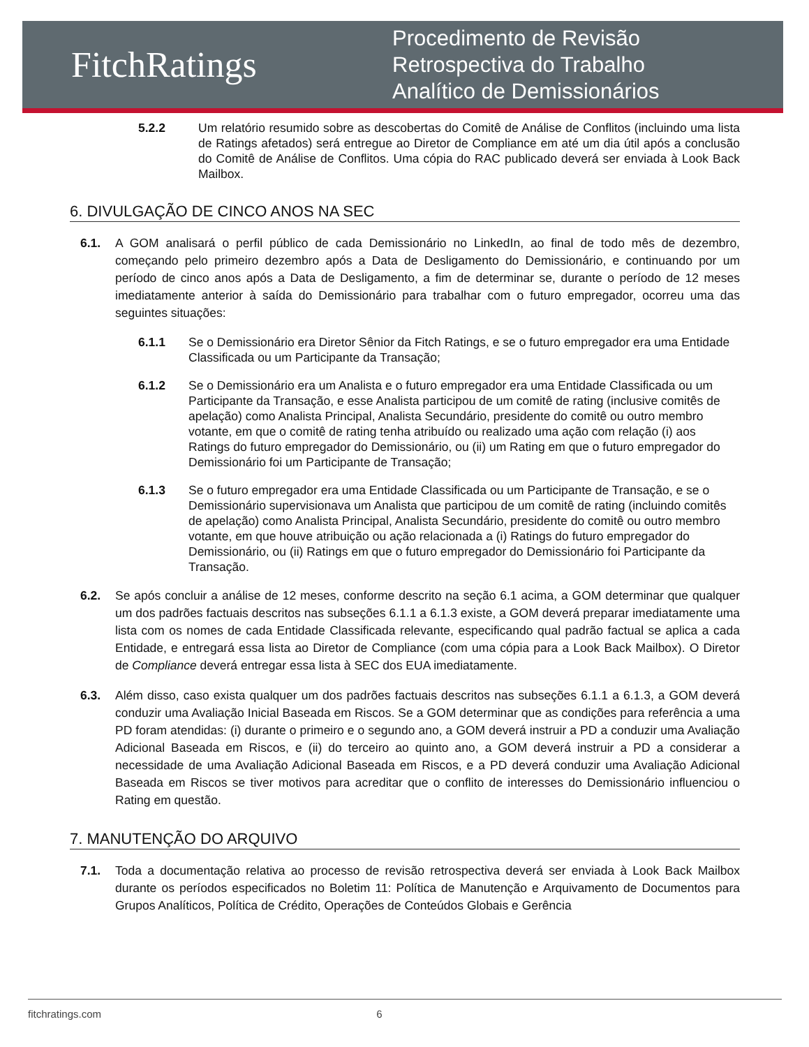FitchRatings
Procedimento de Revisão
Retrospectiva do Trabalho
Analítico de Demissionários
5.2.2 Um relatório resumido sobre as descobertas do Comitê de Análise de Conflitos (incluindo uma lista de Ratings afetados) será entregue ao Diretor de Compliance em até um dia útil após a conclusão do Comitê de Análise de Conflitos. Uma cópia do RAC publicado deverá ser enviada à Look Back Mailbox.
6. DIVULGAÇÃO DE CINCO ANOS NA SEC
6.1. A GOM analisará o perfil público de cada Demissionário no LinkedIn, ao final de todo mês de dezembro, começando pelo primeiro dezembro após a Data de Desligamento do Demissionário, e continuando por um período de cinco anos após a Data de Desligamento, a fim de determinar se, durante o período de 12 meses imediatamente anterior à saída do Demissionário para trabalhar com o futuro empregador, ocorreu uma das seguintes situações:
6.1.1 Se o Demissionário era Diretor Sênior da Fitch Ratings, e se o futuro empregador era uma Entidade Classificada ou um Participante da Transação;
6.1.2 Se o Demissionário era um Analista e o futuro empregador era uma Entidade Classificada ou um Participante da Transação, e esse Analista participou de um comitê de rating (inclusive comitês de apelação) como Analista Principal, Analista Secundário, presidente do comitê ou outro membro votante, em que o comitê de rating tenha atribuído ou realizado uma ação com relação (i) aos Ratings do futuro empregador do Demissionário, ou (ii) um Rating em que o futuro empregador do Demissionário foi um Participante de Transação;
6.1.3 Se o futuro empregador era uma Entidade Classificada ou um Participante de Transação, e se o Demissionário supervisionava um Analista que participou de um comitê de rating (incluindo comitês de apelação) como Analista Principal, Analista Secundário, presidente do comitê ou outro membro votante, em que houve atribuição ou ação relacionada a (i) Ratings do futuro empregador do Demissionário, ou (ii) Ratings em que o futuro empregador do Demissionário foi Participante da Transação.
6.2. Se após concluir a análise de 12 meses, conforme descrito na seção 6.1 acima, a GOM determinar que qualquer um dos padrões factuais descritos nas subseções 6.1.1 a 6.1.3 existe, a GOM deverá preparar imediatamente uma lista com os nomes de cada Entidade Classificada relevante, especificando qual padrão factual se aplica a cada Entidade, e entregará essa lista ao Diretor de Compliance (com uma cópia para a Look Back Mailbox). O Diretor de Compliance deverá entregar essa lista à SEC dos EUA imediatamente.
6.3. Além disso, caso exista qualquer um dos padrões factuais descritos nas subseções 6.1.1 a 6.1.3, a GOM deverá conduzir uma Avaliação Inicial Baseada em Riscos. Se a GOM determinar que as condições para referência a uma PD foram atendidas: (i) durante o primeiro e o segundo ano, a GOM deverá instruir a PD a conduzir uma Avaliação Adicional Baseada em Riscos, e (ii) do terceiro ao quinto ano, a GOM deverá instruir a PD a considerar a necessidade de uma Avaliação Adicional Baseada em Riscos, e a PD deverá conduzir uma Avaliação Adicional Baseada em Riscos se tiver motivos para acreditar que o conflito de interesses do Demissionário influenciou o Rating em questão.
7. MANUTENÇÃO DO ARQUIVO
7.1. Toda a documentação relativa ao processo de revisão retrospectiva deverá ser enviada à Look Back Mailbox durante os períodos especificados no Boletim 11: Política de Manutenção e Arquivamento de Documentos para Grupos Analíticos, Política de Crédito, Operações de Conteúdos Globais e Gerência
fitchratings.com 6